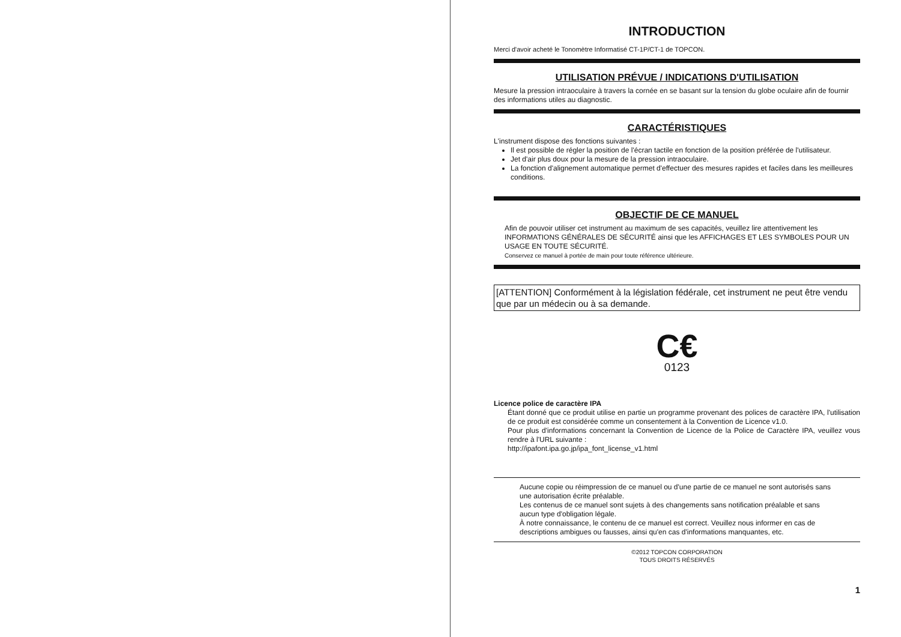INTRODUCTION
Merci d'avoir acheté le Tonomètre Informatisé CT-1P/CT-1 de TOPCON.
UTILISATION PRÉVUE / INDICATIONS D'UTILISATION
Mesure la pression intraoculaire à travers la cornée en se basant sur la tension du globe oculaire afin de fournir des informations utiles au diagnostic.
CARACTÉRISTIQUES
L'instrument dispose des fonctions suivantes :
Il est possible de régler la position de l'écran tactile en fonction de la position préférée de l'utilisateur.
Jet d'air plus doux pour la mesure de la pression intraoculaire.
La fonction d'alignement automatique permet d'effectuer des mesures rapides et faciles dans les meilleures conditions.
OBJECTIF DE CE MANUEL
Afin de pouvoir utiliser cet instrument au maximum de ses capacités, veuillez lire attentivement les INFORMATIONS GÉNÉRALES DE SÉCURITÉ ainsi que les AFFICHAGES ET LES SYMBOLES POUR UN USAGE EN TOUTE SÉCURITÉ.
Conservez ce manuel à portée de main pour toute référence ultérieure.
[ATTENTION] Conformément à la législation fédérale, cet instrument ne peut être vendu que par un médecin ou à sa demande.
C€
0123
Licence police de caractère IPA
Étant donné que ce produit utilise en partie un programme provenant des polices de caractère IPA, l'utilisation de ce produit est considérée comme un consentement à la Convention de Licence v1.0.
Pour plus d'informations concernant la Convention de Licence de la Police de Caractère IPA, veuillez vous rendre à l'URL suivante :
http://ipafont.ipa.go.jp/ipa_font_license_v1.html
Aucune copie ou réimpression de ce manuel ou d'une partie de ce manuel ne sont autorisés sans une autorisation écrite préalable.
Les contenus de ce manuel sont sujets à des changements sans notification préalable et sans aucun type d'obligation légale.
À notre connaissance, le contenu de ce manuel est correct. Veuillez nous informer en cas de descriptions ambigues ou fausses, ainsi qu'en cas d'informations manquantes, etc.
©2012 TOPCON CORPORATION
TOUS DROITS RÉSERVÉS
1